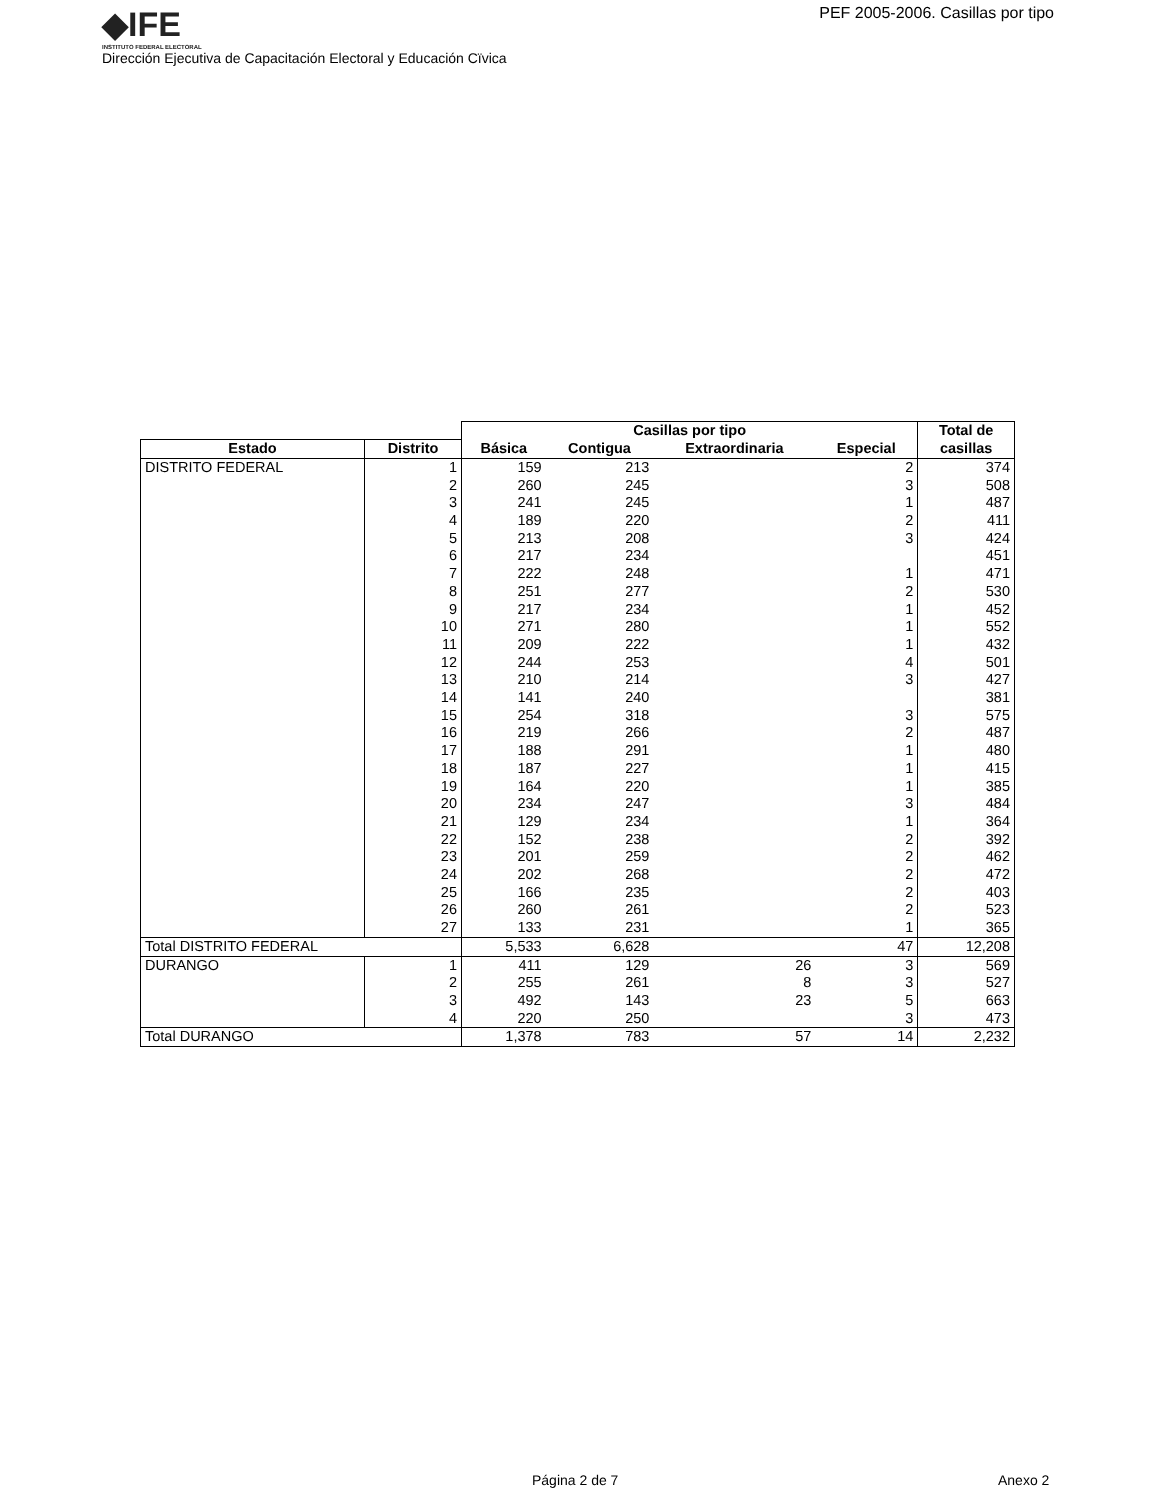◆IFE
INSTITUTO FEDERAL ELECTORAL
PEF 2005-2006. Casillas por tipo
Dirección Ejecutiva de Capacitación Electoral y Educación Cïvica
| | | Casillas por tipo | | | | Total de |
| --- | --- | --- | --- | --- | --- | --- |
| Estado | Distrito | Básica | Contigua | Extraordinaria | Especial | casillas |
| DISTRITO FEDERAL | 1 | 159 | 213 | | 2 | 374 |
| | 2 | 260 | 245 | | 3 | 508 |
| | 3 | 241 | 245 | | 1 | 487 |
| | 4 | 189 | 220 | | 2 | 411 |
| | 5 | 213 | 208 | | 3 | 424 |
| | 6 | 217 | 234 | | | 451 |
| | 7 | 222 | 248 | | 1 | 471 |
| | 8 | 251 | 277 | | 2 | 530 |
| | 9 | 217 | 234 | | 1 | 452 |
| | 10 | 271 | 280 | | 1 | 552 |
| | 11 | 209 | 222 | | 1 | 432 |
| | 12 | 244 | 253 | | 4 | 501 |
| | 13 | 210 | 214 | | 3 | 427 |
| | 14 | 141 | 240 | | | 381 |
| | 15 | 254 | 318 | | 3 | 575 |
| | 16 | 219 | 266 | | 2 | 487 |
| | 17 | 188 | 291 | | 1 | 480 |
| | 18 | 187 | 227 | | 1 | 415 |
| | 19 | 164 | 220 | | 1 | 385 |
| | 20 | 234 | 247 | | 3 | 484 |
| | 21 | 129 | 234 | | 1 | 364 |
| | 22 | 152 | 238 | | 2 | 392 |
| | 23 | 201 | 259 | | 2 | 462 |
| | 24 | 202 | 268 | | 2 | 472 |
| | 25 | 166 | 235 | | 2 | 403 |
| | 26 | 260 | 261 | | 2 | 523 |
| | 27 | 133 | 231 | | 1 | 365 |
| Total DISTRITO FEDERAL | | 5,533 | 6,628 | | 47 | 12,208 |
| DURANGO | 1 | 411 | 129 | 26 | 3 | 569 |
| | 2 | 255 | 261 | 8 | 3 | 527 |
| | 3 | 492 | 143 | 23 | 5 | 663 |
| | 4 | 220 | 250 | | 3 | 473 |
| Total DURANGO | | 1,378 | 783 | 57 | 14 | 2,232 |
Página 2 de 7 Anexo 2